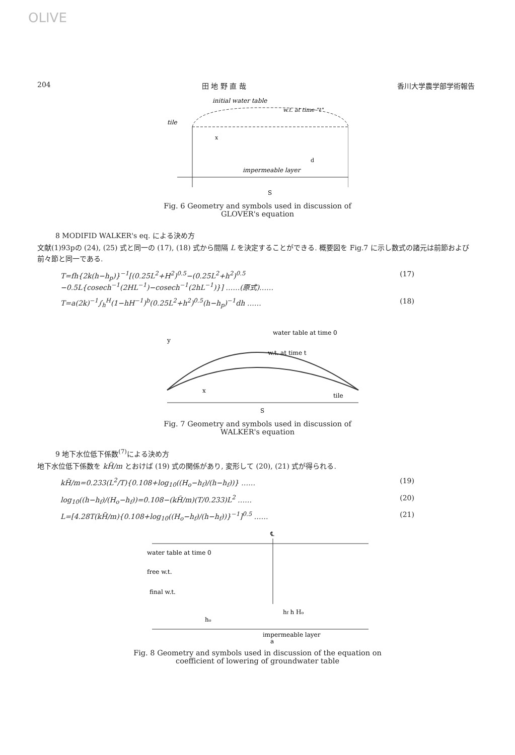OLIVE
204 田 地 野 直 哉 香川大学農学部学術報告
initial water table
w.t. at time "t"
tile
x
d
impermeable layer
S
Fig. 6 Geometry and symbols used in discussion of GLOVER's equation
8 MODIFID WALKER's eq. による決め方
文献(1)93pの (24), (25) 式と同一の (17), (18) 式から間隔 L を決定することができる. 概要図を Fig.7 に示し数式の諸元は前節および前々節と同一である.
T=fh{2k(h−h<sub>p</sub>)}<sup>−1</sup>[(0.25L<sup>2</sup>+H<sup>2</sup>)<sup>0.5</sup>−(0.25L<sup>2</sup>+h<sup>2</sup>)<sup>0.5</sup> −0.5L{cosech<sup>−1</sup>(2HL<sup>−1</sup>)−cosech<sup>−1</sup>(2hL<sup>−1</sup>)}] ……(原式)…… (17)
T=a(2k)<sup>−1</sup>∫<sub>h</sub><sup>H</sup>(1−hH<sup>−1</sup>)<sup>b</sup>(0.25L<sup>2</sup>+h<sup>2</sup>)<sup>0.5</sup>(h−h<sub>p</sub>)<sup>−1</sup>dh …… (18)
y
water table at time 0
w.t. at time t
x
tile
S
Fig. 7 Geometry and symbols used in discussion of WALKER's equation
9 地下水位低下係数<sup>(7)</sup>による決め方
地下水位低下係数を kH̃/m とおけば (19) 式の関係があり, 変形して (20), (21) 式が得られる.
kH̃/m=0.233(L<sup>2</sup>/T){0.108+log<sub>10</sub>((H<sub>o</sub>−h<sub>f</sub>)/(h−h<sub>f</sub>))} …… (19)
log<sub>10</sub>((h−h<sub>f</sub>)/(H<sub>o</sub>−h<sub>f</sub>))=0.108−(kH̃/m)(T/0.233)L<sup>2</sup> …… (20)
L=[4.28T(kH̃/m){0.108+log<sub>10</sub>((H<sub>o</sub>−h<sub>f</sub>)/(h−h<sub>f</sub>))}<sup>−1</sup>]<sup>0.5</sup> …… (21)
℄
water table at time 0
free w.t.
final w.t.
hf h Ho
ho
impermeable layer
a
Fig. 8 Geometry and symbols used in discussion of the equation on coefficient of lowering of groundwater table